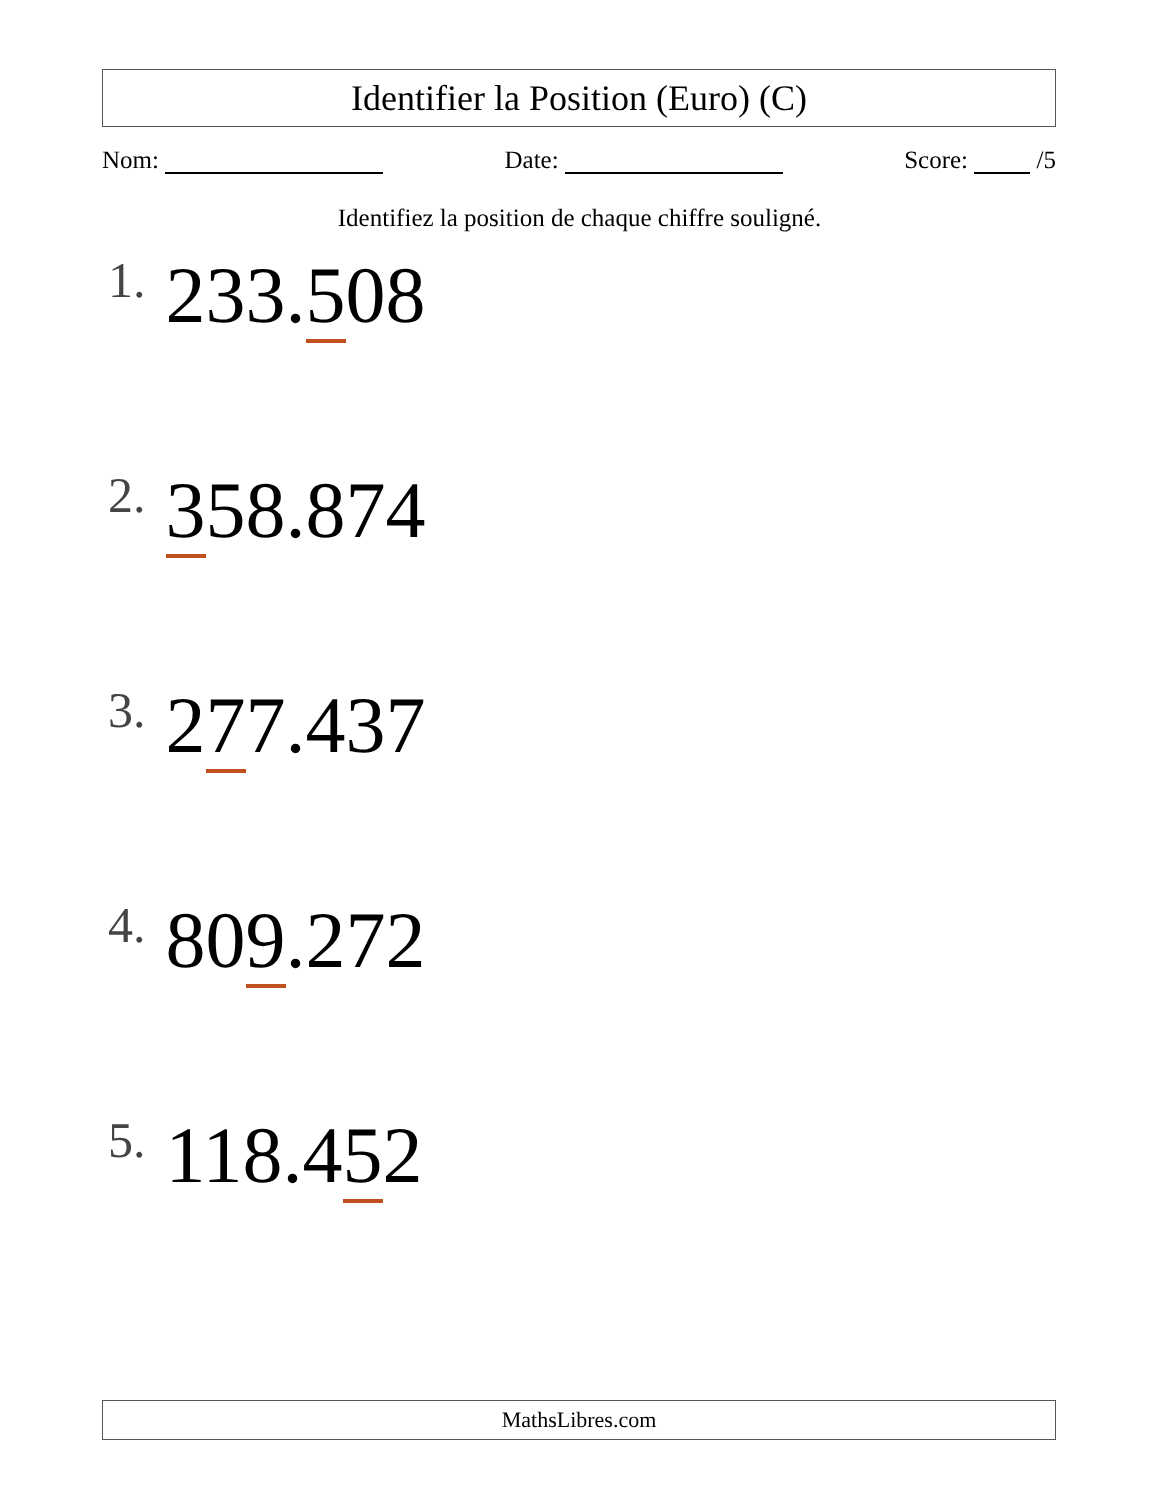Identifier la Position (Euro) (C)
Nom: Date: Score: /5
Identifiez la position de chaque chiffre souligné.
1. 233.508
2. 358.874
3. 277.437
4. 809.272
5. 118.452
MathsLibres.com